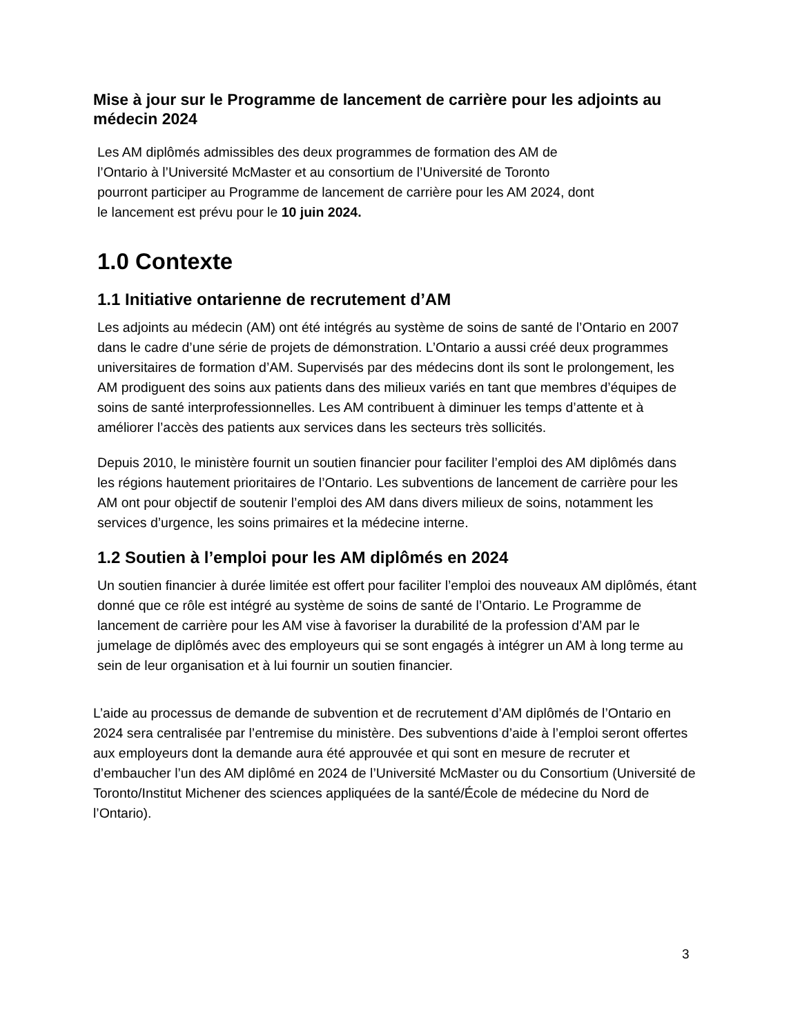Mise à jour sur le Programme de lancement de carrière pour les adjoints au médecin 2024
Les AM diplômés admissibles des deux programmes de formation des AM de
l’Ontario à l’Université McMaster et au consortium de l’Université de Toronto
pourront participer au Programme de lancement de carrière pour les AM 2024, dont
le lancement est prévu pour le 10 juin 2024.
1.0 Contexte
1.1 Initiative ontarienne de recrutement d’AM
Les adjoints au médecin (AM) ont été intégrés au système de soins de santé de l’Ontario en 2007 dans le cadre d’une série de projets de démonstration. L’Ontario a aussi créé deux programmes universitaires de formation d’AM. Supervisés par des médecins dont ils sont le prolongement, les AM prodiguent des soins aux patients dans des milieux variés en tant que membres d’équipes de soins de santé interprofessionnelles. Les AM contribuent à diminuer les temps d’attente et à améliorer l’accès des patients aux services dans les secteurs très sollicités.
Depuis 2010, le ministère fournit un soutien financier pour faciliter l’emploi des AM diplômés dans les régions hautement prioritaires de l’Ontario. Les subventions de lancement de carrière pour les AM ont pour objectif de soutenir l’emploi des AM dans divers milieux de soins, notamment les services d’urgence, les soins primaires et la médecine interne.
1.2 Soutien à l’emploi pour les AM diplômés en 2024
Un soutien financier à durée limitée est offert pour faciliter l’emploi des nouveaux AM diplômés, étant donné que ce rôle est intégré au système de soins de santé de l’Ontario. Le Programme de lancement de carrière pour les AM vise à favoriser la durabilité de la profession d’AM par le jumelage de diplômés avec des employeurs qui se sont engagés à intégrer un AM à long terme au sein de leur organisation et à lui fournir un soutien financier.
L’aide au processus de demande de subvention et de recrutement d’AM diplômés de l’Ontario en 2024 sera centralisée par l’entremise du ministère. Des subventions d’aide à l’emploi seront offertes aux employeurs dont la demande aura été approuvée et qui sont en mesure de recruter et d’embaucher l’un des AM diplômé en 2024 de l’Université McMaster ou du Consortium (Université de Toronto/Institut Michener des sciences appliquées de la santé/École de médecine du Nord de l’Ontario).
3